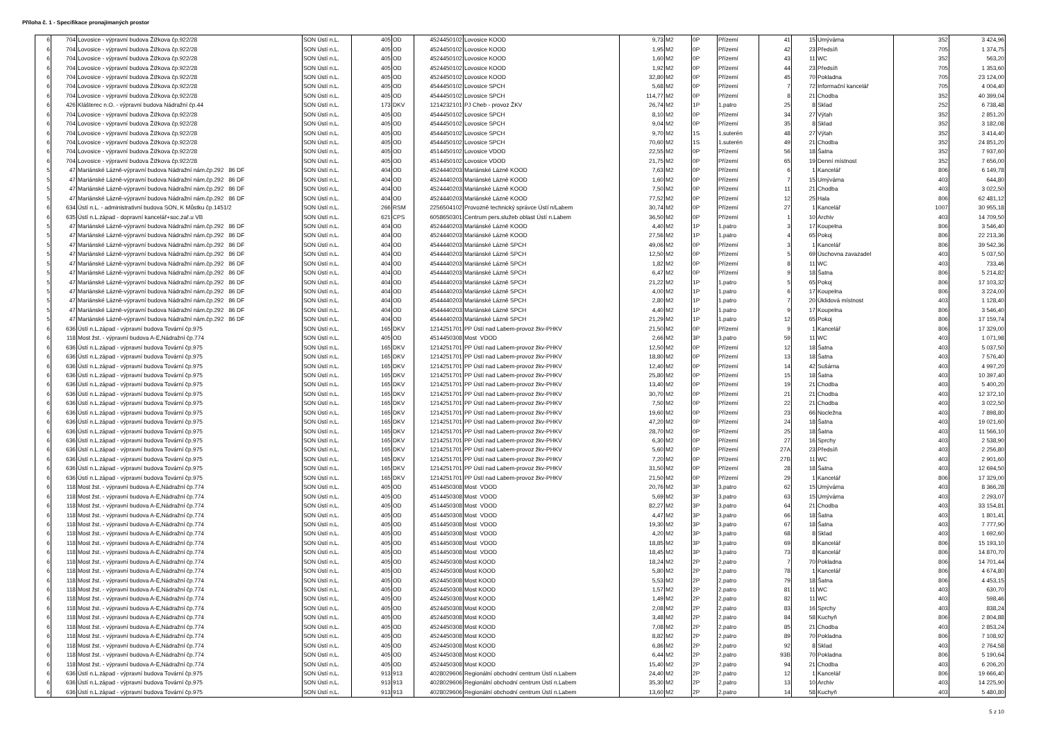Příloha č. 1 - Specifikace pronajímaných prostor
| 6 | 704 | Lovosice - výpravní budova Žižkova čp.922/28 | SON Ústí n.L. | 405 | OD | 4524450102 | Lovosice KOOD | 9,73 | M2 | 0P | Přízemí | 41 | 15 | Umývárna | 352 | 3 424,96 |
| 6 | 704 | Lovosice - výpravní budova Žižkova čp.922/28 | SON Ústí n.L. | 405 | OD | 4524450102 | Lovosice KOOD | 1,95 | M2 | 0P | Přízemí | 42 | 23 | Předsíň | 705 | 1 374,75 |
| 6 | 704 | Lovosice - výpravní budova Žižkova čp.922/28 | SON Ústí n.L. | 405 | OD | 4524450102 | Lovosice KOOD | 1,60 | M2 | 0P | Přízemí | 43 | 11 | WC | 352 | 563,20 |
| 6 | 704 | Lovosice - výpravní budova Žižkova čp.922/28 | SON Ústí n.L. | 405 | OD | 4524450102 | Lovosice KOOD | 1,92 | M2 | 0P | Přízemí | 44 | 23 | Předsíň | 705 | 1 353,60 |
| 6 | 704 | Lovosice - výpravní budova Žižkova čp.922/28 | SON Ústí n.L. | 405 | OD | 4524450102 | Lovosice KOOD | 32,80 | M2 | 0P | Přízemí | 45 | 70 | Pokladna | 705 | 23 124,00 |
| 6 | 704 | Lovosice - výpravní budova Žižkova čp.922/28 | SON Ústí n.L. | 405 | OD | 4544450102 | Lovosice SPCH | 5,68 | M2 | 0P | Přízemí | 7 | 72 | Informační kancelář | 705 | 4 004,40 |
| 6 | 704 | Lovosice - výpravní budova Žižkova čp.922/28 | SON Ústí n.L. | 405 | OD | 4544450102 | Lovosice SPCH | 114,77 | M2 | 0P | Přízemí | 8 | 21 | Chodba | 352 | 40 399,04 |
| 6 | 426 | Klášterec n.O. - výpravní budova Nádražní čp.44 | SON Ústí n.L. | 173 | DKV | 1214232101 | PJ Cheb - provoz ŽKV | 26,74 | M2 | 1P | 1.patro | 25 | 8 | Sklad | 252 | 6 738,48 |
| 6 | 704 | Lovosice - výpravní budova Žižkova čp.922/28 | SON Ústí n.L. | 405 | OD | 4544450102 | Lovosice SPCH | 8,10 | M2 | 0P | Přízemí | 34 | 27 | Výtah | 352 | 2 851,20 |
| 6 | 704 | Lovosice - výpravní budova Žižkova čp.922/28 | SON Ústí n.L. | 405 | OD | 4544450102 | Lovosice SPCH | 9,04 | M2 | 0P | Přízemí | 35 | 8 | Sklad | 352 | 3 182,08 |
| 6 | 704 | Lovosice - výpravní budova Žižkova čp.922/28 | SON Ústí n.L. | 405 | OD | 4544450102 | Lovosice SPCH | 9,70 | M2 | 1S | 1.suterén | 48 | 27 | Výtah | 352 | 3 414,40 |
| 6 | 704 | Lovosice - výpravní budova Žižkova čp.922/28 | SON Ústí n.L. | 405 | OD | 4544450102 | Lovosice SPCH | 70,60 | M2 | 1S | 1.suterén | 49 | 21 | Chodba | 352 | 24 851,20 |
| 6 | 704 | Lovosice - výpravní budova Žižkova čp.922/28 | SON Ústí n.L. | 405 | OD | 4514450102 | Lovosice VDOD | 22,55 | M2 | 0P | Přízemí | 56 | 18 | Šatna | 352 | 7 937,60 |
| 6 | 704 | Lovosice - výpravní budova Žižkova čp.922/28 | SON Ústí n.L. | 405 | OD | 4514450102 | Lovosice VDOD | 21,75 | M2 | 0P | Přízemí | 65 | 19 | Denní místnost | 352 | 7 656,00 |
| 5 | 47 | Mariánské Lázně-výpravní budova Nádražní nám.čp.292 86 DF | SON Ústí n.L. | 404 | OD | 4524440203 | Mariánské Lázně KOOD | 7,63 | M2 | 0P | Přízemí | 6 | 1 | Kancelář | 806 | 6 149,78 |
| 5 | 47 | Mariánské Lázně-výpravní budova Nádražní nám.čp.292 86 DF | SON Ústí n.L. | 404 | OD | 4524440203 | Mariánské Lázně KOOD | 1,60 | M2 | 0P | Přízemí | 7 | 15 | Umývárna | 403 | 644,80 |
| 5 | 47 | Mariánské Lázně-výpravní budova Nádražní nám.čp.292 86 DF | SON Ústí n.L. | 404 | OD | 4524440203 | Mariánské Lázně KOOD | 7,50 | M2 | 0P | Přízemí | 11 | 21 | Chodba | 403 | 3 022,50 |
| 5 | 47 | Mariánské Lázně-výpravní budova Nádražní nám.čp.292 86 DF | SON Ústí n.L. | 404 | OD | 4524440203 | Mariánské Lázně KOOD | 77,52 | M2 | 0P | Přízemí | 12 | 25 | Hala | 806 | 62 481,12 |
| 6 | 634 | Ústí n.L. - administrativní budova SON, K Můstku čp.1451/2 | SON Ústí n.L. | 266 | RSM | 2256504102 | Provozně technický správce Ústí n/Labem | 30,74 | M2 | 0P | Přízemí | 27 | 1 | Kancelář | 1007 | 30 955,18 |
| 6 | 635 | Ústí n.L.západ - dopravní kancelář+soc.zař.u VB | SON Ústí n.L. | 621 | CPS | 6058650301 | Centrum pers.služeb oblast Ústí n.Labem | 36,50 | M2 | 0P | Přízemí | 1 | 10 | Archiv | 403 | 14 709,50 |
| 5 | 47 | Mariánské Lázně-výpravní budova Nádražní nám.čp.292 86 DF | SON Ústí n.L. | 404 | OD | 4524440203 | Mariánské Lázně KOOD | 4,40 | M2 | 1P | 1.patro | 3 | 17 | Koupelna | 806 | 3 546,40 |
| 5 | 47 | Mariánské Lázně-výpravní budova Nádražní nám.čp.292 86 DF | SON Ústí n.L. | 404 | OD | 4524440203 | Mariánské Lázně KOOD | 27,56 | M2 | 1P | 1.patro | 4 | 65 | Pokoj | 806 | 22 213,36 |
| 5 | 47 | Mariánské Lázně-výpravní budova Nádražní nám.čp.292 86 DF | SON Ústí n.L. | 404 | OD | 4544440203 | Mariánské Lázně SPCH | 49,06 | M2 | 0P | Přízemí | 3 | 1 | Kancelář | 806 | 39 542,36 |
| 5 | 47 | Mariánské Lázně-výpravní budova Nádražní nám.čp.292 86 DF | SON Ústí n.L. | 404 | OD | 4544440203 | Mariánské Lázně SPCH | 12,50 | M2 | 0P | Přízemí | 5 | 69 | Úschovna zavazadel | 403 | 5 037,50 |
| 5 | 47 | Mariánské Lázně-výpravní budova Nádražní nám.čp.292 86 DF | SON Ústí n.L. | 404 | OD | 4544440203 | Mariánské Lázně SPCH | 1,82 | M2 | 0P | Přízemí | 8 | 11 | WC | 403 | 733,46 |
| 5 | 47 | Mariánské Lázně-výpravní budova Nádražní nám.čp.292 86 DF | SON Ústí n.L. | 404 | OD | 4544440203 | Mariánské Lázně SPCH | 6,47 | M2 | 0P | Přízemí | 9 | 18 | Šatna | 806 | 5 214,82 |
| 5 | 47 | Mariánské Lázně-výpravní budova Nádražní nám.čp.292 86 DF | SON Ústí n.L. | 404 | OD | 4544440203 | Mariánské Lázně SPCH | 21,22 | M2 | 1P | 1.patro | 5 | 65 | Pokoj | 806 | 17 103,32 |
| 5 | 47 | Mariánské Lázně-výpravní budova Nádražní nám.čp.292 86 DF | SON Ústí n.L. | 404 | OD | 4544440203 | Mariánské Lázně SPCH | 4,00 | M2 | 1P | 1.patro | 6 | 17 | Koupelna | 806 | 3 224,00 |
| 5 | 47 | Mariánské Lázně-výpravní budova Nádražní nám.čp.292 86 DF | SON Ústí n.L. | 404 | OD | 4544440203 | Mariánské Lázně SPCH | 2,80 | M2 | 1P | 1.patro | 7 | 20 | Úklidová místnost | 403 | 1 128,40 |
| 5 | 47 | Mariánské Lázně-výpravní budova Nádražní nám.čp.292 86 DF | SON Ústí n.L. | 404 | OD | 4544440203 | Mariánské Lázně SPCH | 4,40 | M2 | 1P | 1.patro | 9 | 17 | Koupelna | 806 | 3 546,40 |
| 5 | 47 | Mariánské Lázně-výpravní budova Nádražní nám.čp.292 86 DF | SON Ústí n.L. | 404 | OD | 4544440203 | Mariánské Lázně SPCH | 21,29 | M2 | 1P | 1.patro | 12 | 65 | Pokoj | 806 | 17 159,74 |
| 6 | 636 | Ústí n.L.západ - výpravní budova Tovární čp.975 | SON Ústí n.L. | 165 | DKV | 1214251701 | PP Ústí nad Labem-provoz žkv-PHKV | 21,50 | M2 | 0P | Přízemí | 9 | 1 | Kancelář | 806 | 17 329,00 |
| 6 | 118 | Most žst. - výpravní budova A-E,Nádražní čp.774 | SON Ústí n.L. | 405 | OD | 4514450308 | Most VDOD | 2,66 | M2 | 3P | 3.patro | 59 | 11 | WC | 403 | 1 071,98 |
| 6 | 636 | Ústí n.L.západ - výpravní budova Tovární čp.975 | SON Ústí n.L. | 165 | DKV | 1214251701 | PP Ústí nad Labem-provoz žkv-PHKV | 12,50 | M2 | 0P | Přízemí | 12 | 18 | Šatna | 403 | 5 037,50 |
| 6 | 636 | Ústí n.L.západ - výpravní budova Tovární čp.975 | SON Ústí n.L. | 165 | DKV | 1214251701 | PP Ústí nad Labem-provoz žkv-PHKV | 18,80 | M2 | 0P | Přízemí | 13 | 18 | Šatna | 403 | 7 576,40 |
| 6 | 636 | Ústí n.L.západ - výpravní budova Tovární čp.975 | SON Ústí n.L. | 165 | DKV | 1214251701 | PP Ústí nad Labem-provoz žkv-PHKV | 12,40 | M2 | 0P | Přízemí | 14 | 42 | Sušárna | 403 | 4 997,20 |
| 6 | 636 | Ústí n.L.západ - výpravní budova Tovární čp.975 | SON Ústí n.L. | 165 | DKV | 1214251701 | PP Ústí nad Labem-provoz žkv-PHKV | 25,80 | M2 | 0P | Přízemí | 15 | 18 | Šatna | 403 | 10 397,40 |
| 6 | 636 | Ústí n.L.západ - výpravní budova Tovární čp.975 | SON Ústí n.L. | 165 | DKV | 1214251701 | PP Ústí nad Labem-provoz žkv-PHKV | 13,40 | M2 | 0P | Přízemí | 19 | 21 | Chodba | 403 | 5 400,20 |
| 6 | 636 | Ústí n.L.západ - výpravní budova Tovární čp.975 | SON Ústí n.L. | 165 | DKV | 1214251701 | PP Ústí nad Labem-provoz žkv-PHKV | 30,70 | M2 | 0P | Přízemí | 21 | 21 | Chodba | 403 | 12 372,10 |
| 6 | 636 | Ústí n.L.západ - výpravní budova Tovární čp.975 | SON Ústí n.L. | 165 | DKV | 1214251701 | PP Ústí nad Labem-provoz žkv-PHKV | 7,50 | M2 | 0P | Přízemí | 22 | 21 | Chodba | 403 | 3 022,50 |
| 6 | 636 | Ústí n.L.západ - výpravní budova Tovární čp.975 | SON Ústí n.L. | 165 | DKV | 1214251701 | PP Ústí nad Labem-provoz žkv-PHKV | 19,60 | M2 | 0P | Přízemí | 23 | 66 | Nocležna | 403 | 7 898,80 |
| 6 | 636 | Ústí n.L.západ - výpravní budova Tovární čp.975 | SON Ústí n.L. | 165 | DKV | 1214251701 | PP Ústí nad Labem-provoz žkv-PHKV | 47,20 | M2 | 0P | Přízemí | 24 | 18 | Šatna | 403 | 19 021,60 |
| 6 | 636 | Ústí n.L.západ - výpravní budova Tovární čp.975 | SON Ústí n.L. | 165 | DKV | 1214251701 | PP Ústí nad Labem-provoz žkv-PHKV | 28,70 | M2 | 0P | Přízemí | 25 | 18 | Šatna | 403 | 11 566,10 |
| 6 | 636 | Ústí n.L.západ - výpravní budova Tovární čp.975 | SON Ústí n.L. | 165 | DKV | 1214251701 | PP Ústí nad Labem-provoz žkv-PHKV | 6,30 | M2 | 0P | Přízemí | 27 | 16 | Sprchy | 403 | 2 538,90 |
| 6 | 636 | Ústí n.L.západ - výpravní budova Tovární čp.975 | SON Ústí n.L. | 165 | DKV | 1214251701 | PP Ústí nad Labem-provoz žkv-PHKV | 5,60 | M2 | 0P | Přízemí | 27A | 23 | Předsíň | 403 | 2 256,80 |
| 6 | 636 | Ústí n.L.západ - výpravní budova Tovární čp.975 | SON Ústí n.L. | 165 | DKV | 1214251701 | PP Ústí nad Labem-provoz žkv-PHKV | 7,20 | M2 | 0P | Přízemí | 27B | 11 | WC | 403 | 2 901,60 |
| 6 | 636 | Ústí n.L.západ - výpravní budova Tovární čp.975 | SON Ústí n.L. | 165 | DKV | 1214251701 | PP Ústí nad Labem-provoz žkv-PHKV | 31,50 | M2 | 0P | Přízemí | 28 | 18 | Šatna | 403 | 12 694,50 |
| 6 | 636 | Ústí n.L.západ - výpravní budova Tovární čp.975 | SON Ústí n.L. | 165 | DKV | 1214251701 | PP Ústí nad Labem-provoz žkv-PHKV | 21,50 | M2 | 0P | Přízemí | 29 | 1 | Kancelář | 806 | 17 329,00 |
| 6 | 118 | Most žst. - výpravní budova A-E,Nádražní čp.774 | SON Ústí n.L. | 405 | OD | 4514450308 | Most VDOD | 20,76 | M2 | 3P | 3.patro | 62 | 15 | Umývárna | 403 | 8 366,28 |
| 6 | 118 | Most žst. - výpravní budova A-E,Nádražní čp.774 | SON Ústí n.L. | 405 | OD | 4514450308 | Most VDOD | 5,69 | M2 | 3P | 3.patro | 63 | 15 | Umývárna | 403 | 2 293,07 |
| 6 | 118 | Most žst. - výpravní budova A-E,Nádražní čp.774 | SON Ústí n.L. | 405 | OD | 4514450308 | Most VDOD | 82,27 | M2 | 3P | 3.patro | 64 | 21 | Chodba | 403 | 33 154,81 |
| 6 | 118 | Most žst. - výpravní budova A-E,Nádražní čp.774 | SON Ústí n.L. | 405 | OD | 4514450308 | Most VDOD | 4,47 | M2 | 3P | 3.patro | 66 | 18 | Šatna | 403 | 1 801,41 |
| 6 | 118 | Most žst. - výpravní budova A-E,Nádražní čp.774 | SON Ústí n.L. | 405 | OD | 4514450308 | Most VDOD | 19,30 | M2 | 3P | 3.patro | 67 | 18 | Šatna | 403 | 7 777,90 |
| 6 | 118 | Most žst. - výpravní budova A-E,Nádražní čp.774 | SON Ústí n.L. | 405 | OD | 4514450308 | Most VDOD | 4,20 | M2 | 3P | 3.patro | 68 | 8 | Sklad | 403 | 1 692,60 |
| 6 | 118 | Most žst. - výpravní budova A-E,Nádražní čp.774 | SON Ústí n.L. | 405 | OD | 4514450308 | Most VDOD | 18,85 | M2 | 3P | 3.patro | 69 | 8 | Kancelář | 806 | 15 193,10 |
| 6 | 118 | Most žst. - výpravní budova A-E,Nádražní čp.774 | SON Ústí n.L. | 405 | OD | 4514450308 | Most VDOD | 18,45 | M2 | 3P | 3.patro | 73 | 8 | Kancelář | 806 | 14 870,70 |
| 6 | 118 | Most žst. - výpravní budova A-E,Nádražní čp.774 | SON Ústí n.L. | 405 | OD | 4524450308 | Most KOOD | 18,24 | M2 | 2P | 2.patro | 7 | 70 | Pokladna | 806 | 14 701,44 |
| 6 | 118 | Most žst. - výpravní budova A-E,Nádražní čp.774 | SON Ústí n.L. | 405 | OD | 4524450308 | Most KOOD | 5,80 | M2 | 2P | 2.patro | 78 | 1 | Kancelář | 806 | 4 674,80 |
| 6 | 118 | Most žst. - výpravní budova A-E,Nádražní čp.774 | SON Ústí n.L. | 405 | OD | 4524450308 | Most KOOD | 5,53 | M2 | 2P | 2.patro | 79 | 18 | Šatna | 806 | 4 453,15 |
| 6 | 118 | Most žst. - výpravní budova A-E,Nádražní čp.774 | SON Ústí n.L. | 405 | OD | 4524450308 | Most KOOD | 1,57 | M2 | 2P | 2.patro | 81 | 11 | WC | 403 | 630,70 |
| 6 | 118 | Most žst. - výpravní budova A-E,Nádražní čp.774 | SON Ústí n.L. | 405 | OD | 4524450308 | Most KOOD | 1,49 | M2 | 2P | 2.patro | 82 | 11 | WC | 403 | 598,46 |
| 6 | 118 | Most žst. - výpravní budova A-E,Nádražní čp.774 | SON Ústí n.L. | 405 | OD | 4524450308 | Most KOOD | 2,08 | M2 | 2P | 2.patro | 83 | 16 | Sprchy | 403 | 838,24 |
| 6 | 118 | Most žst. - výpravní budova A-E,Nádražní čp.774 | SON Ústí n.L. | 405 | OD | 4524450308 | Most KOOD | 3,48 | M2 | 2P | 2.patro | 84 | 58 | Kuchyň | 806 | 2 804,88 |
| 6 | 118 | Most žst. - výpravní budova A-E,Nádražní čp.774 | SON Ústí n.L. | 405 | OD | 4524450308 | Most KOOD | 7,08 | M2 | 2P | 2.patro | 85 | 21 | Chodba | 403 | 2 853,24 |
| 6 | 118 | Most žst. - výpravní budova A-E,Nádražní čp.774 | SON Ústí n.L. | 405 | OD | 4524450308 | Most KOOD | 8,82 | M2 | 2P | 2.patro | 89 | 70 | Pokladna | 806 | 7 108,92 |
| 6 | 118 | Most žst. - výpravní budova A-E,Nádražní čp.774 | SON Ústí n.L. | 405 | OD | 4524450308 | Most KOOD | 6,86 | M2 | 2P | 2.patro | 92 | 8 | Sklad | 403 | 2 764,58 |
| 6 | 118 | Most žst. - výpravní budova A-E,Nádražní čp.774 | SON Ústí n.L. | 405 | OD | 4524450308 | Most KOOD | 6,44 | M2 | 2P | 2.patro | 93B | 70 | Pokladna | 806 | 5 190,64 |
| 6 | 118 | Most žst. - výpravní budova A-E,Nádražní čp.774 | SON Ústí n.L. | 405 | OD | 4524450308 | Most KOOD | 15,40 | M2 | 2P | 2.patro | 94 | 21 | Chodba | 403 | 6 206,20 |
| 6 | 636 | Ústí n.L.západ - výpravní budova Tovární čp.975 | SON Ústí n.L. | 913 | 913 | 4028029606 | Regionální obchodní centrum Ústí n.Labem | 24,40 | M2 | 2P | 2.patro | 12 | 1 | Kancelář | 806 | 19 666,40 |
| 6 | 636 | Ústí n.L.západ - výpravní budova Tovární čp.975 | SON Ústí n.L. | 913 | 913 | 4028029606 | Regionální obchodní centrum Ústí n.Labem | 35,30 | M2 | 2P | 2.patro | 13 | 10 | Archiv | 403 | 14 225,90 |
| 6 | 636 | Ústí n.L.západ - výpravní budova Tovární čp.975 | SON Ústí n.L. | 913 | 913 | 4028029606 | Regionální obchodní centrum Ústí n.Labem | 13,60 | M2 | 2P | 2.patro | 14 | 58 | Kuchyň | 403 | 5 480,80 |
5 z 10